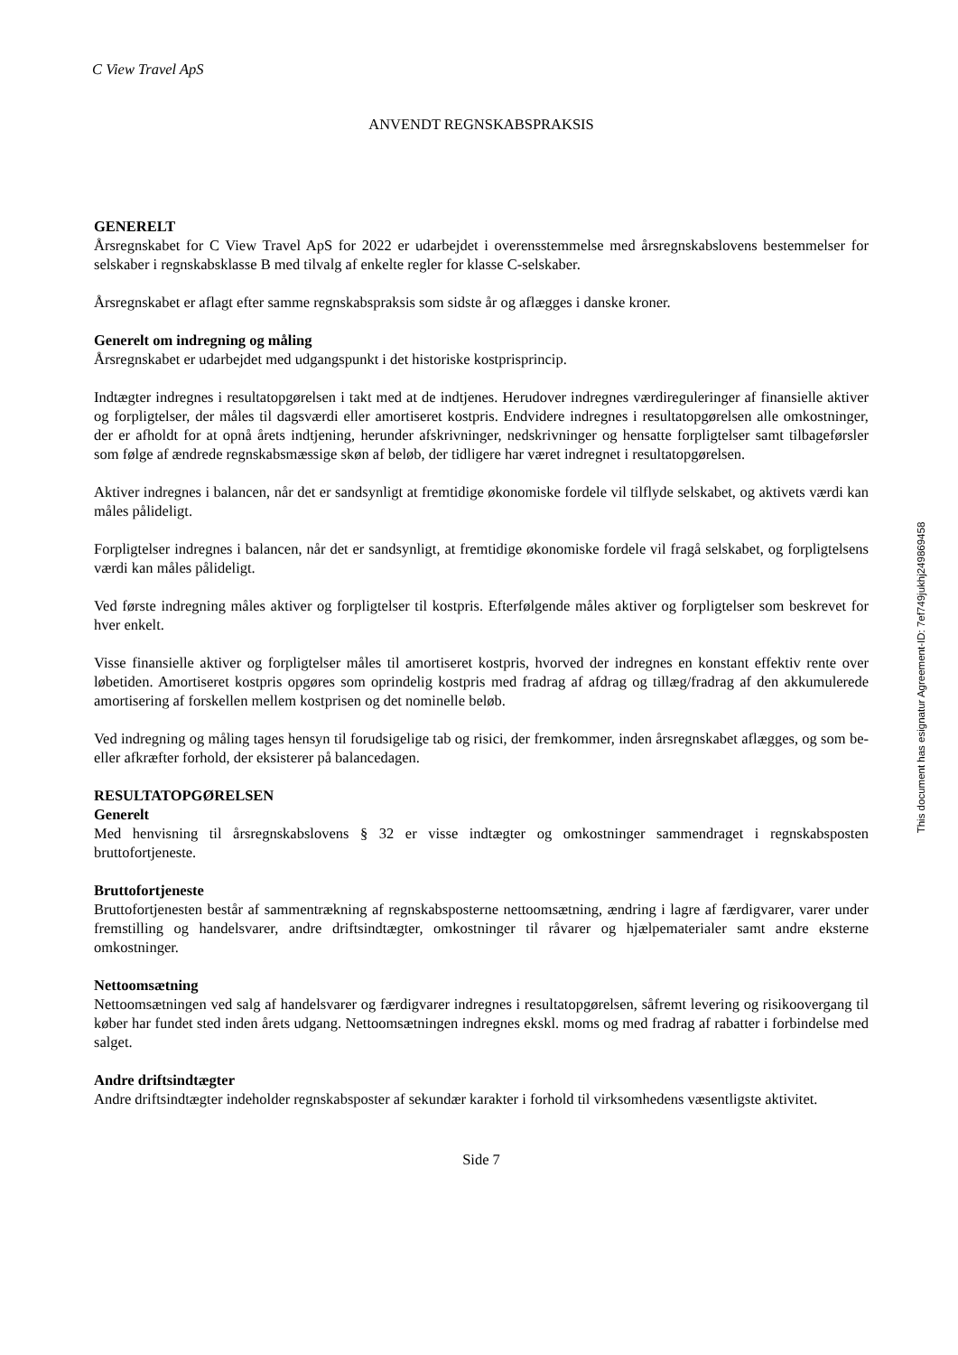C View Travel ApS
ANVENDT REGNSKABSPRAKSIS
GENERELT
Årsregnskabet for C View Travel ApS for 2022 er udarbejdet i overensstemmelse med årsregnskabslovens bestemmelser for selskaber i regnskabsklasse B med tilvalg af enkelte regler for klasse C-selskaber.
Årsregnskabet er aflagt efter samme regnskabspraksis som sidste år og aflægges i danske kroner.
Generelt om indregning og måling
Årsregnskabet er udarbejdet med udgangspunkt i det historiske kostprisprincip.
Indtægter indregnes i resultatopgørelsen i takt med at de indtjenes. Herudover indregnes værdireguleringer af finansielle aktiver og forpligtelser, der måles til dagsværdi eller amortiseret kostpris. Endvidere indregnes i resultatopgørelsen alle omkostninger, der er afholdt for at opnå årets indtjening, herunder afskrivninger, nedskrivninger og hensatte forpligtelser samt tilbageførsler som følge af ændrede regnskabsmæssige skøn af beløb, der tidligere har været indregnet i resultatopgørelsen.
Aktiver indregnes i balancen, når det er sandsynligt at fremtidige økonomiske fordele vil tilflyde selskabet, og aktivets værdi kan måles pålideligt.
Forpligtelser indregnes i balancen, når det er sandsynligt, at fremtidige økonomiske fordele vil fragå selskabet, og forpligtelsens værdi kan måles pålideligt.
Ved første indregning måles aktiver og forpligtelser til kostpris. Efterfølgende måles aktiver og forpligtelser som beskrevet for hver enkelt.
Visse finansielle aktiver og forpligtelser måles til amortiseret kostpris, hvorved der indregnes en konstant effektiv rente over løbetiden. Amortiseret kostpris opgøres som oprindelig kostpris med fradrag af afdrag og tillæg/fradrag af den akkumulerede amortisering af forskellen mellem kostprisen og det nominelle beløb.
Ved indregning og måling tages hensyn til forudsigelige tab og risici, der fremkommer, inden årsregnskabet aflægges, og som be- eller afkræfter forhold, der eksisterer på balancedagen.
RESULTATOPGØRELSEN
Generelt
Med henvisning til årsregnskabslovens § 32 er visse indtægter og omkostninger sammendraget i regnskabsposten bruttofortjeneste.
Bruttofortjeneste
Bruttofortjenesten består af sammentrækning af regnskabsposterne nettoomsætning, ændring i lagre af færdigvarer, varer under fremstilling og handelsvarer, andre driftsindtægter, omkostninger til råvarer og hjælpematerialer samt andre eksterne omkostninger.
Nettoomsætning
Nettoomsætningen ved salg af handelsvarer og færdigvarer indregnes i resultatopgørelsen, såfremt levering og risikoovergang til køber har fundet sted inden årets udgang. Nettoomsætningen indregnes ekskl. moms og med fradrag af rabatter i forbindelse med salget.
Andre driftsindtægter
Andre driftsindtægter indeholder regnskabsposter af sekundær karakter i forhold til virksomhedens væsentligste aktivitet.
Side 7
This document has esignatur Agreement-ID: 7ef749jukhj249869458